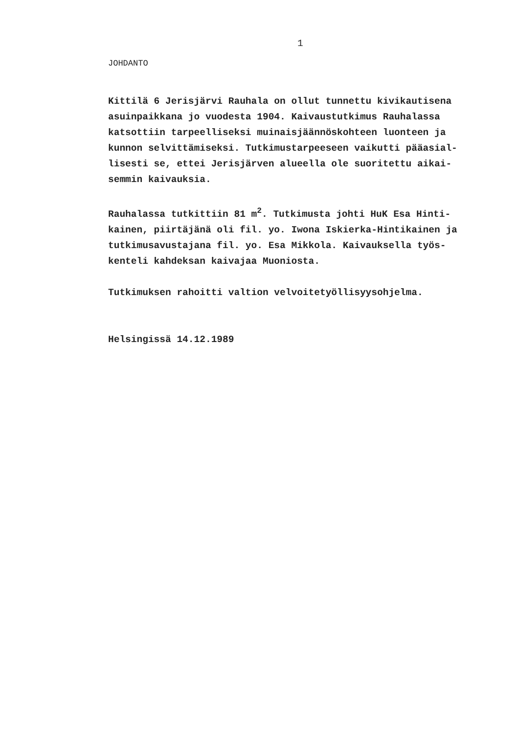1
JOHDANTO
Kittilä 6 Jerisjärvi Rauhala on ollut tunnettu kivikautisena
asuinpaikkana jo vuodesta 1904. Kaivaustutkimus Rauhalassa
katsottiin tarpeelliseksi muinaisjäännöskohteen luonteen ja
kunnon selvittämiseksi. Tutkimustarpeeseen vaikutti pääasial-
lisesti se, ettei Jerisjärven alueella ole suoritettu aikai-
semmin kaivauksia.
Rauhalassa tutkittiin 81 m<sup>2</sup>. Tutkimusta johti HuK Esa Hinti-
kainen, piirtäjänä oli fil. yo. Iwona Iskierka-Hintikainen ja
tutkimusavustajana fil. yo. Esa Mikkola. Kaivauksella työs-
kenteli kahdeksan kaivajaa Muoniosta.
Tutkimuksen rahoitti valtion velvoitetyöllisyysohjelma.
Helsingissä 14.12.1989